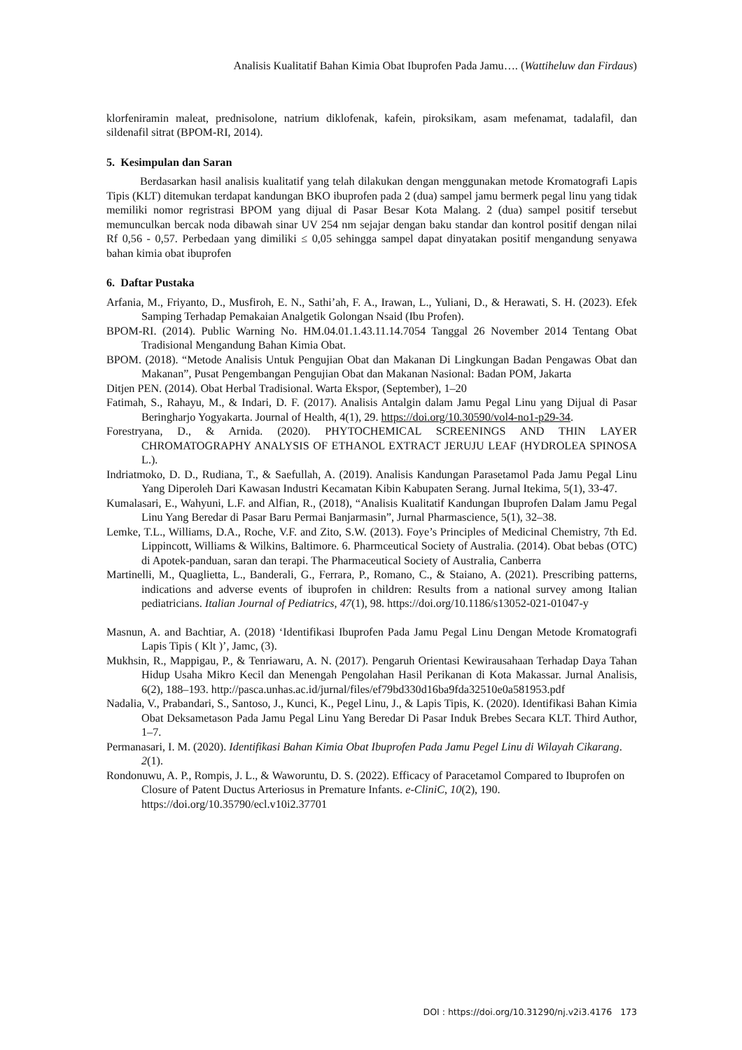Analisis Kualitatif Bahan Kimia Obat Ibuprofen Pada Jamu…. (Wattiheluw dan Firdaus)
klorfeniramin maleat, prednisolone, natrium diklofenak, kafein, piroksikam, asam mefenamat, tadalafil, dan sildenafil sitrat (BPOM-RI, 2014).
5. Kesimpulan dan Saran
Berdasarkan hasil analisis kualitatif yang telah dilakukan dengan menggunakan metode Kromatografi Lapis Tipis (KLT) ditemukan terdapat kandungan BKO ibuprofen pada 2 (dua) sampel jamu bermerk pegal linu yang tidak memiliki nomor regristrasi BPOM yang dijual di Pasar Besar Kota Malang. 2 (dua) sampel positif tersebut memunculkan bercak noda dibawah sinar UV 254 nm sejajar dengan baku standar dan kontrol positif dengan nilai Rf 0,56 - 0,57. Perbedaan yang dimiliki ≤ 0,05 sehingga sampel dapat dinyatakan positif mengandung senyawa bahan kimia obat ibuprofen
6. Daftar Pustaka
Arfania, M., Friyanto, D., Musfiroh, E. N., Sathi’ah, F. A., Irawan, L., Yuliani, D., & Herawati, S. H. (2023). Efek Samping Terhadap Pemakaian Analgetik Golongan Nsaid (Ibu Profen).
BPOM-RI. (2014). Public Warning No. HM.04.01.1.43.11.14.7054 Tanggal 26 November 2014 Tentang Obat Tradisional Mengandung Bahan Kimia Obat.
BPOM. (2018). “Metode Analisis Untuk Pengujian Obat dan Makanan Di Lingkungan Badan Pengawas Obat dan Makanan”, Pusat Pengembangan Pengujian Obat dan Makanan Nasional: Badan POM, Jakarta
Ditjen PEN. (2014). Obat Herbal Tradisional. Warta Ekspor, (September), 1–20
Fatimah, S., Rahayu, M., & Indari, D. F. (2017). Analisis Antalgin dalam Jamu Pegal Linu yang Dijual di Pasar Beringharjo Yogyakarta. Journal of Health, 4(1), 29. https://doi.org/10.30590/vol4-no1-p29-34.
Forestryana, D., & Arnida. (2020). PHYTOCHEMICAL SCREENINGS AND THIN LAYER CHROMATOGRAPHY ANALYSIS OF ETHANOL EXTRACT JERUJU LEAF (HYDROLEA SPINOSA L.).
Indriatmoko, D. D., Rudiana, T., & Saefullah, A. (2019). Analisis Kandungan Parasetamol Pada Jamu Pegal Linu Yang Diperoleh Dari Kawasan Industri Kecamatan Kibin Kabupaten Serang. Jurnal Itekima, 5(1), 33-47.
Kumalasari, E., Wahyuni, L.F. and Alfian, R., (2018), “Analisis Kualitatif Kandungan Ibuprofen Dalam Jamu Pegal Linu Yang Beredar di Pasar Baru Permai Banjarmasin”, Jurnal Pharmascience, 5(1), 32–38.
Lemke, T.L., Williams, D.A., Roche, V.F. and Zito, S.W. (2013). Foye’s Principles of Medicinal Chemistry, 7th Ed. Lippincott, Williams & Wilkins, Baltimore. 6. Pharmceutical Society of Australia. (2014). Obat bebas (OTC) di Apotek-panduan, saran dan terapi. The Pharmaceutical Society of Australia, Canberra
Martinelli, M., Quaglietta, L., Banderali, G., Ferrara, P., Romano, C., & Staiano, A. (2021). Prescribing patterns, indications and adverse events of ibuprofen in children: Results from a national survey among Italian pediatricians. Italian Journal of Pediatrics, 47(1), 98. https://doi.org/10.1186/s13052-021-01047-y
Masnun, A. and Bachtiar, A. (2018) ‘Identifikasi Ibuprofen Pada Jamu Pegal Linu Dengan Metode Kromatografi Lapis Tipis ( Klt )’, Jamc, (3).
Mukhsin, R., Mappigau, P., & Tenriawaru, A. N. (2017). Pengaruh Orientasi Kewirausahaan Terhadap Daya Tahan Hidup Usaha Mikro Kecil dan Menengah Pengolahan Hasil Perikanan di Kota Makassar. Jurnal Analisis, 6(2), 188–193. http://pasca.unhas.ac.id/jurnal/files/ef79bd330d16ba9fda32510e0a581953.pdf
Nadalia, V., Prabandari, S., Santoso, J., Kunci, K., Pegel Linu, J., & Lapis Tipis, K. (2020). Identifikasi Bahan Kimia Obat Deksametason Pada Jamu Pegal Linu Yang Beredar Di Pasar Induk Brebes Secara KLT. Third Author, 1–7.
Permanasari, I. M. (2020). Identifikasi Bahan Kimia Obat Ibuprofen Pada Jamu Pegel Linu di Wilayah Cikarang. 2(1).
Rondonuwu, A. P., Rompis, J. L., & Waworuntu, D. S. (2022). Efficacy of Paracetamol Compared to Ibuprofen on Closure of Patent Ductus Arteriosus in Premature Infants. e-CliniC, 10(2), 190. https://doi.org/10.35790/ecl.v10i2.37701
DOI : https://doi.org/10.31290/nj.v2i3.4176 173